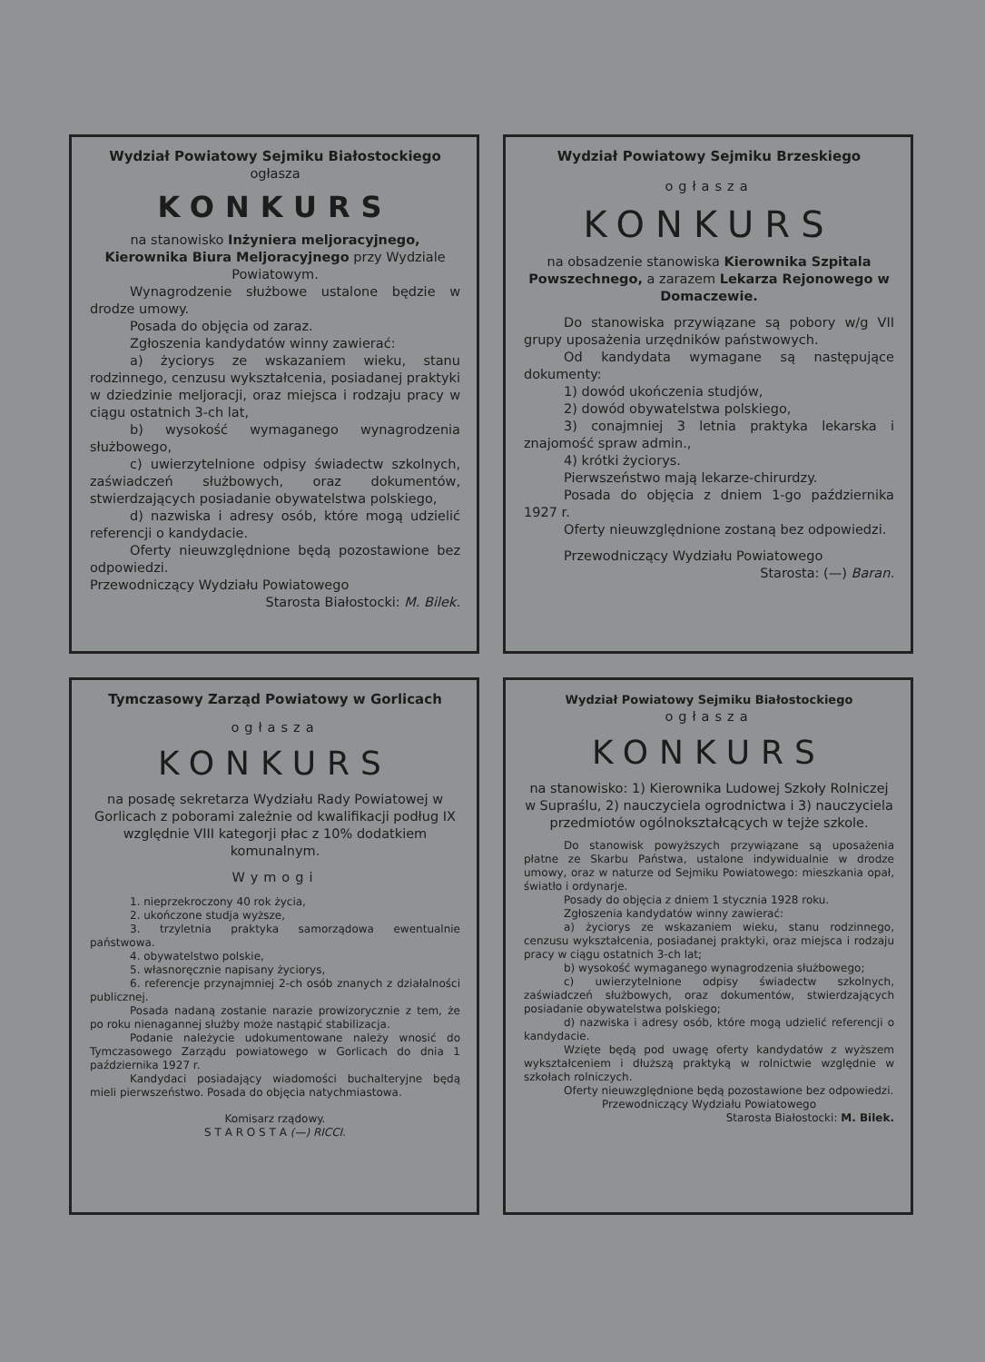Wydział Powiatowy Sejmiku Białostockiego
ogłasza
KONKURS
na stanowisko Inżyniera meljoracyjnego, Kierownika Biura Meljoracyjnego przy Wydziale Powiatowym.
Wynagrodzenie służbowe ustalone będzie w drodze umowy.
Posada do objęcia od zaraz.
Zgłoszenia kandydatów winny zawierać:
a) życiorys ze wskazaniem wieku, stanu rodzinnego, cenzusu wykształcenia, posiadanej praktyki w dziedzinie meljoracji, oraz miejsca i rodzaju pracy w ciągu ostatnich 3-ch lat,
b) wysokość wymaganego wynagrodzenia służbowego,
c) uwierzytelnione odpisy świadectw szkolnych, zaświadczeń służbowych, oraz dokumentów, stwierdzających posiadanie obywatelstwa polskiego,
d) nazwiska i adresy osób, które mogą udzielić referencji o kandydacie.
Oferty nieuwzględnione będą pozostawione bez odpowiedzi.
Przewodniczący Wydziału Powiatowego
Starosta Białostocki: M. Bilek.
Wydział Powiatowy Sejmiku Brzeskiego
ogłasza
KONKURS
na obsadzenie stanowiska Kierownika Szpitala Powszechnego, a zarazem Lekarza Rejonowego w Domaczewie.
Do stanowiska przywiązane są pobory w/g VII grupy uposażenia urzędników państwowych.
Od kandydata wymagane są następujące dokumenty:
1) dowód ukończenia studjów,
2) dowód obywatelstwa polskiego,
3) conajmniej 3 letnia praktyka lekarska i znajomość spraw admin.,
4) krótki życiorys.
Pierwszeństwo mają lekarze-chirurdzy.
Posada do objęcia z dniem 1-go października 1927 r.
Oferty nieuwzględnione zostaną bez odpowiedzi.
Przewodniczący Wydziału Powiatowego
Starosta: (—) Baran.
Tymczasowy Zarząd Powiatowy w Gorlicach
ogłasza
KONKURS
na posadę sekretarza Wydziału Rady Powiatowej w Gorlicach z poborami zależnie od kwalifikacji podług IX względnie VIII kategorji płac z 10% dodatkiem komunalnym.
Wymogi
1. nieprzekroczony 40 rok życia,
2. ukończone studja wyższe,
3. trzyletnia praktyka samorządowa ewentualnie państwowa.
4. obywatelstwo polskie,
5. własnoręcznie napisany życiorys,
6. referencje przynajmniej 2-ch osób znanych z działalności publicznej.
Posada nadaną zostanie narazie prowizorycznie z tem, że po roku nienagannej służby może nastąpić stabilizacja.
Podanie należycie udokumentowane należy wnosić do Tymczasowego Zarządu powiatowego w Gorlicach do dnia 1 października 1927 r.
Kandydaci posiadający wiadomości buchalteryjne będą mieli pierwszeństwo. Posada do objęcia natychmiastowa.
Komisarz rządowy.
S T A R O S T A (—) RICCI.
Wydział Powiatowy Sejmiku Białostockiego
ogłasza
KONKURS
na stanowisko: 1) Kierownika Ludowej Szkoły Rolniczej w Supraślu, 2) nauczyciela ogrodnictwa i 3) nauczyciela przedmiotów ogólnokształcących w tejże szkole.
Do stanowisk powyższych przywiązane są uposażenia płatne ze Skarbu Państwa, ustalone indywidualnie w drodze umowy, oraz w naturze od Sejmiku Powiatowego: mieszkania opał, światło i ordynarje.
Posady do objęcia z dniem 1 stycznia 1928 roku.
Zgłoszenia kandydatów winny zawierać:
a) życiorys ze wskazaniem wieku, stanu rodzinnego, cenzusu wykształcenia, posiadanej praktyki, oraz miejsca i rodzaju pracy w ciągu ostatnich 3-ch lat;
b) wysokość wymaganego wynagrodzenia służbowego;
c) uwierzytelnione odpisy świadectw szkolnych, zaświadczeń służbowych, oraz dokumentów, stwierdzających posiadanie obywatelstwa polskiego;
d) nazwiska i adresy osób, które mogą udzielić referencji o kandydacie.
Wzięte będą pod uwagę oferty kandydatów z wyższem wykształceniem i dłuższą praktyką w rolnictwie względnie w szkołach rolniczych.
Oferty nieuwzględnione będą pozostawione bez odpowiedzi.
Przewodniczący Wydziału Powiatowego
Starosta Białostocki: M. Bilek.